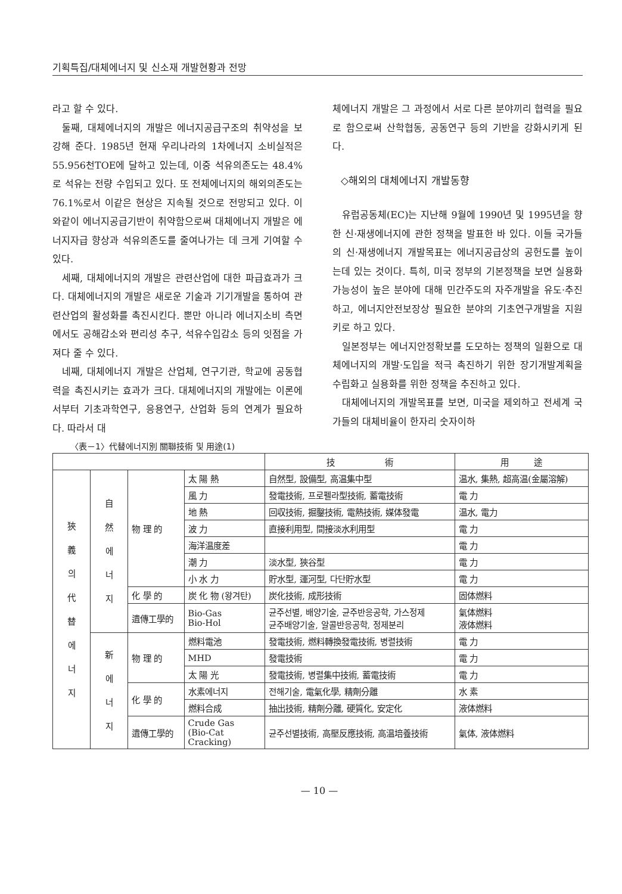기획특집/대체에너지 및 신소재 개발현황과 전망
라고 할 수 있다.
둘째, 대체에너지의 개발은 에너지공급구조의 취약성을 보강해 준다. 1985년 현재 우리나라의 1차에너지 소비실적은 55.956천TOE에 달하고 있는데, 이중 석유의존도는 48.4%로 석유는 전량 수입되고 있다. 또 전체에너지의 해외의존도는 76.1%로서 이같은 현상은 지속될 것으로 전망되고 있다. 이와같이 에너지공급기반이 취약함으로써 대체에너지 개발은 에너지자급 향상과 석유의존도를 줄여나가는 데 크게 기여할 수 있다.
세째, 대체에너지의 개발은 관련산업에 대한 파급효과가 크다. 대체에너지의 개발은 새로운 기술과 기기개발을 통하여 관련산업의 활성화를 촉진시킨다. 뿐만 아니라 에너지소비 측면에서도 공해감소와 편리성 추구, 석유수입감소 등의 잇점을 가져다 줄 수 있다.
네째, 대체에너지 개발은 산업체, 연구기관, 학교에 공동협력을 촉진시키는 효과가 크다. 대체에너지의 개발에는 이론에서부터 기초과학연구, 응용연구, 산업화 등의 연계가 필요하다. 따라서 대
체에너지 개발은 그 과정에서 서로 다른 분야끼리 협력을 필요로 함으로써 산학협동, 공동연구 등의 기반을 강화시키게 된다.
◇해외의 대체에너지 개발동향
유럽공동체(EC)는 지난해 9월에 1990년 및 1995년을 향한 신·재생에너지에 관한 정책을 발표한 바 있다. 이들 국가들의 신·재생에너지 개발목표는 에너지공급상의 공헌도를 높이는데 있는 것이다. 특히, 미국 정부의 기본정책을 보면 실용화 가능성이 높은 분야에 대해 민간주도의 자주개발을 유도·추진하고, 에너지안전보장상 필요한 분야의 기초연구개발을 지원키로 하고 있다.
일본정부는 에너지안정확보를 도모하는 정책의 일환으로 대체에너지의 개발·도입을 적극 촉진하기 위한 장기개발계획을 수립화고 실용화를 위한 정책을 추진하고 있다.
대체에너지의 개발목표를 보면, 미국을 제외하고 전세계 국가들의 대체비율이 한자리 숫자이하
〈表－1〉代替에너지別 關聯技術 및 用途(1)
| | | | | 技 術 | 用 途 |
| --- | --- | --- | --- | --- | --- |
| 狹 義 의 代 替 에 너 지 | 自 然 에 너 지 | 物 理 的 | 太 陽 熱 | 自然型, 設備型, 高温集中型 | 温水, 集熱, 超高温(金屬溶解) |
| | | | 風 力 | 發電技術, 프로펠라型技術, 蓄電技術 | 電 力 |
| | | | 地 熱 | 回収技術, 掘鑿技術, 電熱技術, 媒体發電 | 温水, 電力 |
| | | | 波 力 | 直接利用型, 間接淡水利用型 | 電 力 |
| | | | 海洋温度差 | | 電 力 |
| | | | 潮 力 | 淡水型, 狹谷型 | 電 力 |
| | | | 小 水 力 | 貯水型, 運河型, 다단貯水型 | 電 力 |
| | | 化 學 的 | 炭 化 物 (왕겨탄) | 炭化技術, 成形技術 | 固体燃料 |
| | | 遺傳工學的 | Bio-Gas Bio-Hol | 균주선별, 배양기술, 균주반응공학, 가스정제 균주배양기술, 알콜반응공학, 정제분리 | 氣体燃料 液体燃料 |
| | 新 에 너 지 | 物 理 的 | 燃料電池 | 發電技術, 燃料轉換發電技術, 병렬技術 | 電 力 |
| | | | MHD | 發電技術 | 電 力 |
| | | | 太 陽 光 | 發電技術, 병렬集中技術, 蓄電技術 | 電 力 |
| | | 化 學 的 | 水素에너지 | 전해기술, 電氣化學, 精劑分離 | 水 素 |
| | | | 燃料合成 | 抽出技術, 精劑分離, 硬質化, 安定化 | 液体燃料 |
| | | 遺傳工學的 | Crude Gas (Bio-Cat Cracking) | 균주선별技術, 高壓反應技術, 高温培養技術 | 氣体, 液体燃料 |
— 10 —